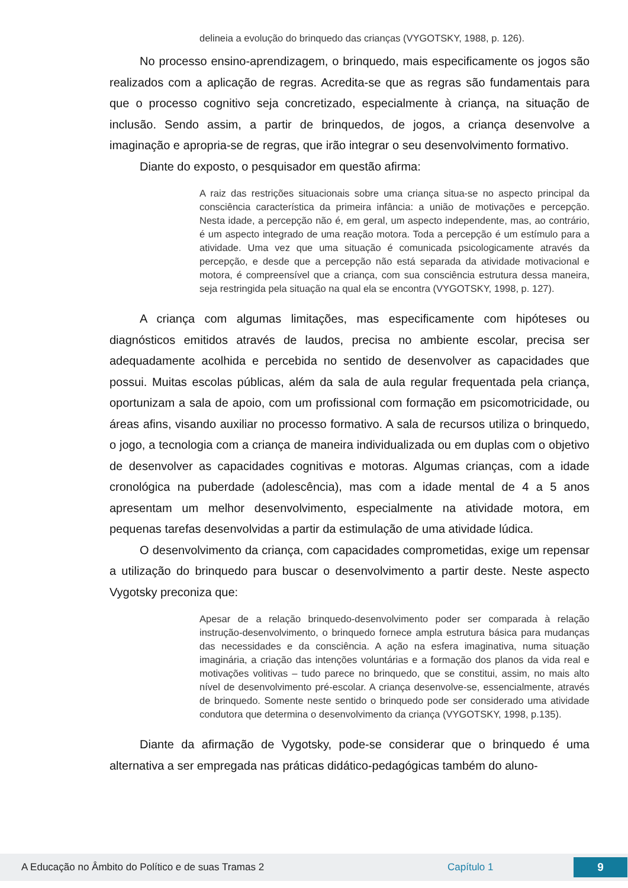delineia a evolução do brinquedo das crianças (VYGOTSKY, 1988, p. 126).
No processo ensino-aprendizagem, o brinquedo, mais especificamente os jogos são realizados com a aplicação de regras. Acredita-se que as regras são fundamentais para que o processo cognitivo seja concretizado, especialmente à criança, na situação de inclusão. Sendo assim, a partir de brinquedos, de jogos, a criança desenvolve a imaginação e apropria-se de regras, que irão integrar o seu desenvolvimento formativo.
Diante do exposto, o pesquisador em questão afirma:
A raiz das restrições situacionais sobre uma criança situa-se no aspecto principal da consciência característica da primeira infância: a união de motivações e percepção. Nesta idade, a percepção não é, em geral, um aspecto independente, mas, ao contrário, é um aspecto integrado de uma reação motora. Toda a percepção é um estímulo para a atividade. Uma vez que uma situação é comunicada psicologicamente através da percepção, e desde que a percepção não está separada da atividade motivacional e motora, é compreensível que a criança, com sua consciência estrutura dessa maneira, seja restringida pela situação na qual ela se encontra (VYGOTSKY, 1998, p. 127).
A criança com algumas limitações, mas especificamente com hipóteses ou diagnósticos emitidos através de laudos, precisa no ambiente escolar, precisa ser adequadamente acolhida e percebida no sentido de desenvolver as capacidades que possui. Muitas escolas públicas, além da sala de aula regular frequentada pela criança, oportunizam a sala de apoio, com um profissional com formação em psicomotricidade, ou áreas afins, visando auxiliar no processo formativo. A sala de recursos utiliza o brinquedo, o jogo, a tecnologia com a criança de maneira individualizada ou em duplas com o objetivo de desenvolver as capacidades cognitivas e motoras. Algumas crianças, com a idade cronológica na puberdade (adolescência), mas com a idade mental de 4 a 5 anos apresentam um melhor desenvolvimento, especialmente na atividade motora, em pequenas tarefas desenvolvidas a partir da estimulação de uma atividade lúdica.
O desenvolvimento da criança, com capacidades comprometidas, exige um repensar a utilização do brinquedo para buscar o desenvolvimento a partir deste. Neste aspecto Vygotsky preconiza que:
Apesar de a relação brinquedo-desenvolvimento poder ser comparada à relação instrução-desenvolvimento, o brinquedo fornece ampla estrutura básica para mudanças das necessidades e da consciência. A ação na esfera imaginativa, numa situação imaginária, a criação das intenções voluntárias e a formação dos planos da vida real e motivações volitivas – tudo parece no brinquedo, que se constitui, assim, no mais alto nível de desenvolvimento pré-escolar. A criança desenvolve-se, essencialmente, através de brinquedo. Somente neste sentido o brinquedo pode ser considerado uma atividade condutora que determina o desenvolvimento da criança (VYGOTSKY, 1998, p.135).
Diante da afirmação de Vygotsky, pode-se considerar que o brinquedo é uma alternativa a ser empregada nas práticas didático-pedagógicas também do aluno-
A Educação no Âmbito do Político e de suas Tramas 2 Capítulo 1
9